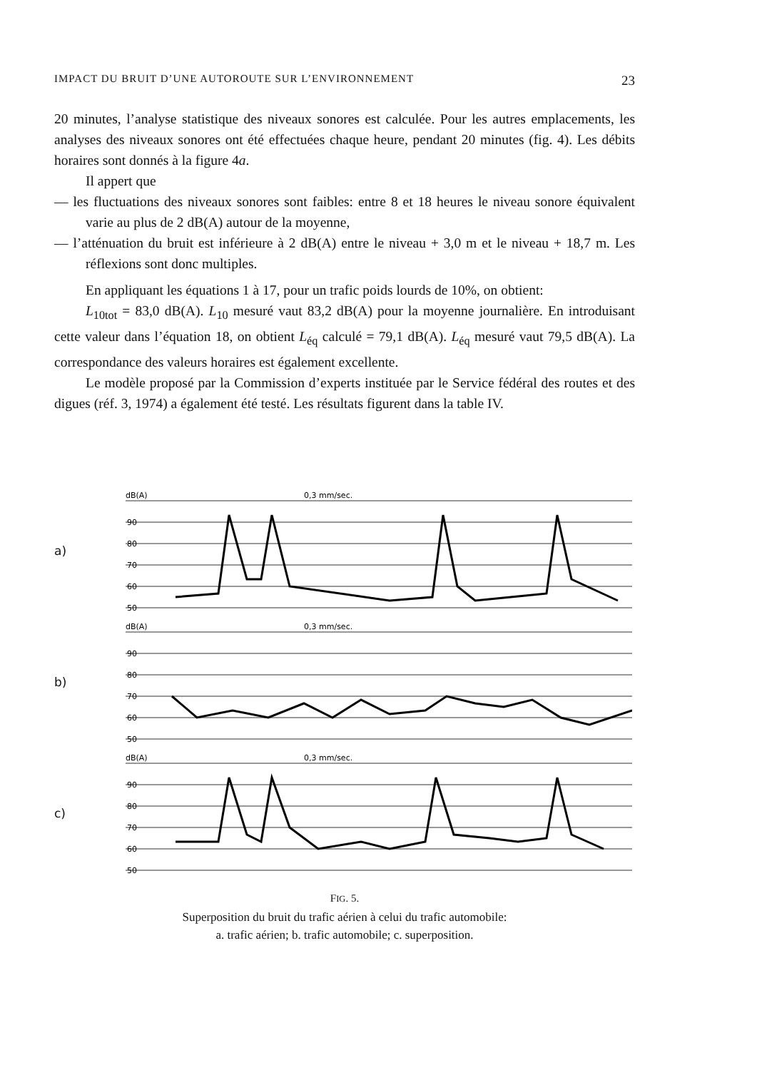IMPACT DU BRUIT D’UNE AUTOROUTE SUR L’ENVIRONNEMENT 23
20 minutes, l’analyse statistique des niveaux sonores est calculée. Pour les autres emplacements, les analyses des niveaux sonores ont été effectuées chaque heure, pendant 20 minutes (fig. 4). Les débits horaires sont donnés à la figure 4a.
Il appert que
— les fluctuations des niveaux sonores sont faibles: entre 8 et 18 heures le niveau sonore équivalent varie au plus de 2 dB(A) autour de la moyenne,
— l’atténuation du bruit est inférieure à 2 dB(A) entre le niveau + 3,0 m et le niveau + 18,7 m. Les réflexions sont donc multiples.
En appliquant les équations 1 à 17, pour un trafic poids lourds de 10%, on obtient:
L<sub>10tot</sub> = 83,0 dB(A). L<sub>10</sub> mesuré vaut 83,2 dB(A) pour la moyenne journalière. En introduisant cette valeur dans l’équation 18, on obtient L<sub>éq</sub> calculé = 79,1 dB(A). L<sub>éq</sub> mesuré vaut 79,5 dB(A). La correspondance des valeurs horaires est également excellente.
Le modèle proposé par la Commission d’experts instituée par le Service fédéral des routes et des digues (réf. 3, 1974) a également été testé. Les résultats figurent dans la table IV.
a)
dB(A)
0,3 mm/sec.
90
80
70
60
50
b)
dB(A)
0,3 mm/sec.
90
80
70
60
50
c)
dB(A)
0,3 mm/sec.
90
80
70
60
50
FIG. 5.
Superposition du bruit du trafic aérien à celui du trafic automobile:
a. trafic aérien; b. trafic automobile; c. superposition.